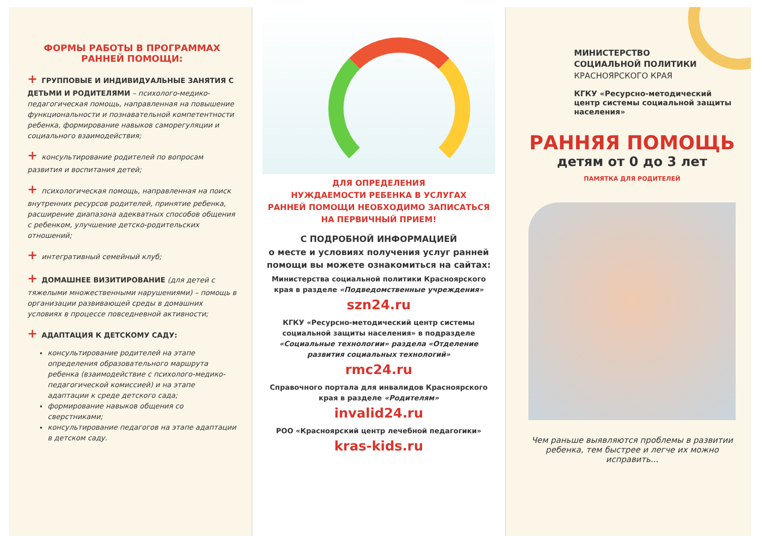ФОРМЫ РАБОТЫ В ПРОГРАММАХ
РАННЕЙ ПОМОЩИ:
+ ГРУППОВЫЕ И ИНДИВИДУАЛЬНЫЕ ЗАНЯТИЯ С ДЕТЬМИ И РОДИТЕЛЯМИ – психолого-медико-педагогическая помощь, направленная на повышение функциональности и познавательной компетентности ребенка, формирование навыков саморегуляции и социального взаимодействия;
+ консультирование родителей по вопросам развития и воспитания детей;
+ психологическая помощь, направленная на поиск внутренних ресурсов родителей, принятие ребенка, расширение диапазона адекватных способов общения с ребенком, улучшение детско-родительских отношений;
+ интегративный семейный клуб;
+ ДОМАШНЕЕ ВИЗИТИРОВАНИЕ (для детей с тяжелыми множественными нарушениями) – помощь в организации развивающей среды в домашних условиях в процессе повседневной активности;
+ АДАПТАЦИЯ К ДЕТСКОМУ САДУ:
консультирование родителей на этапе определения образовательного маршрута ребенка (взаимодействие с психолого-медико-педагогической комиссией) и на этапе адаптации к среде детского сада;
формирование навыков общения со сверстниками;
консультирование педагогов на этапе адаптации в детском саду.
ДЛЯ ОПРЕДЕЛЕНИЯ
НУЖДАЕМОСТИ РЕБЕНКА В УСЛУГАХ
РАННЕЙ ПОМОЩИ НЕОБХОДИМО ЗАПИСАТЬСЯ
НА ПЕРВИЧНЫЙ ПРИЕМ!
С ПОДРОБНОЙ ИНФОРМАЦИЕЙ
о месте и условиях получения услуг ранней помощи вы можете ознакомиться на сайтах:
Министерства социальной политики Красноярского края в разделе «Подведомственные учреждения»
szn24.ru
КГКУ «Ресурсно-методический центр системы социальной защиты населения» в подразделе «Социальные технологии» раздела «Отделение развития социальных технологий»
rmc24.ru
Справочного портала для инвалидов Красноярского края в разделе «Родителям»
invalid24.ru
РОО «Красноярский центр лечебной педагогики»
kras-kids.ru
МИНИСТЕРСТВО
СОЦИАЛЬНОЙ ПОЛИТИКИ
КРАСНОЯРСКОГО КРАЯ
КГКУ «Ресурсно-методический центр системы социальной защиты населения»
РАННЯЯ ПОМОЩЬ
детям от 0 до 3 лет
ПАМЯТКА ДЛЯ РОДИТЕЛЕЙ
Чем раньше выявляются проблемы в развитии ребенка, тем быстрее и легче их можно исправить...